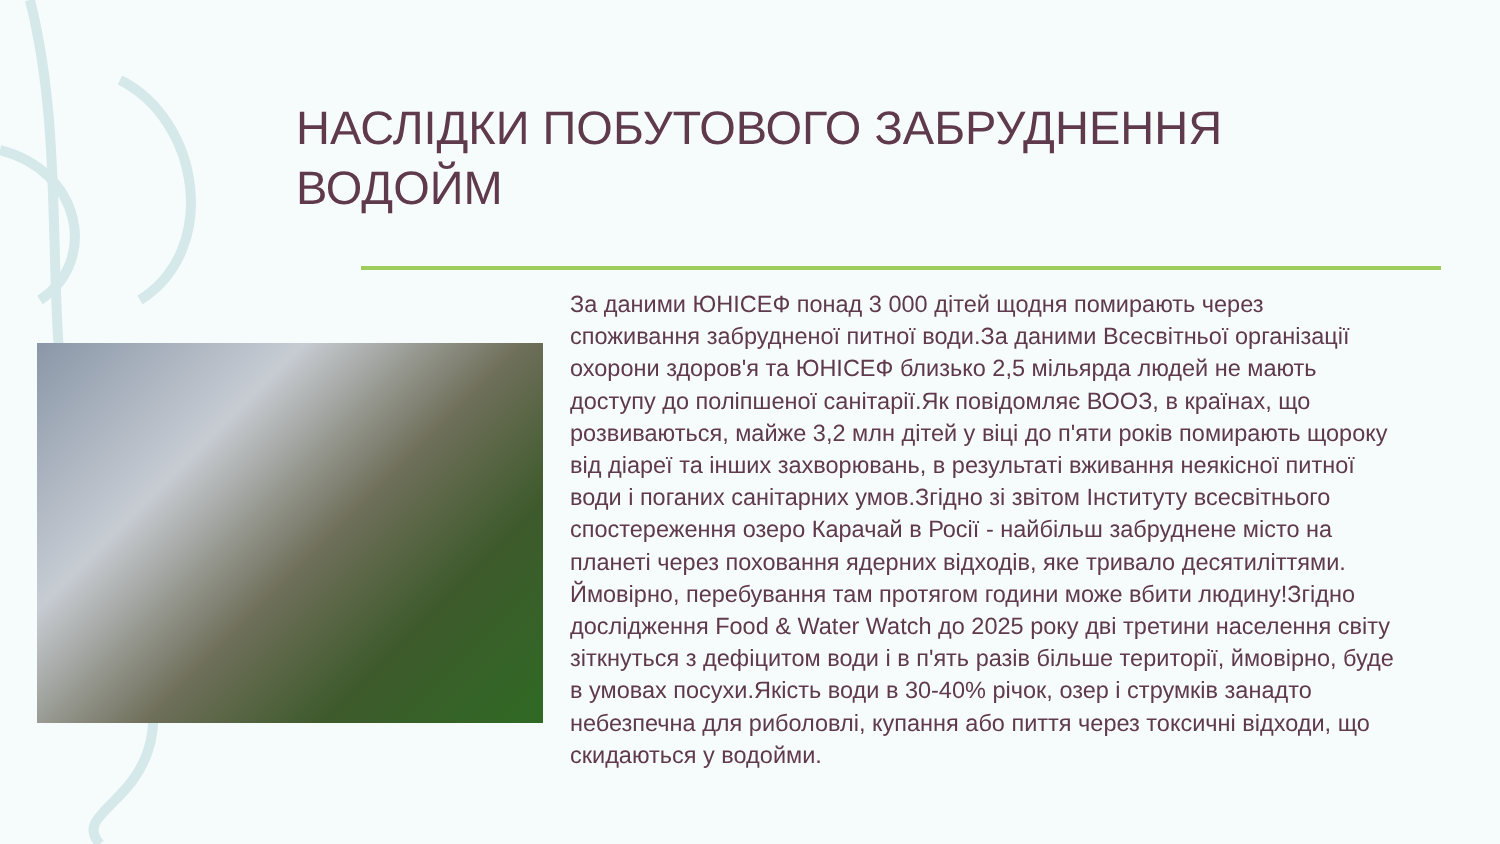НАСЛІДКИ ПОБУТОВОГО ЗАБРУДНЕННЯ ВОДОЙМ
За даними ЮНІСЕФ понад 3 000 дітей щодня помирають через споживання забрудненої питної води.За даними Всесвітньої організації охорони здоров'я та ЮНІСЕФ близько 2,5 мільярда людей не мають доступу до поліпшеної санітарії.Як повідомляє ВООЗ, в країнах, що розвиваються, майже 3,2 млн дітей у віці до п'яти років помирають щороку від діареї та інших захворювань, в результаті вживання неякісної питної води і поганих санітарних умов.Згідно зі звітом Інституту всесвітнього спостереження озеро Карачай в Росії - найбільш забруднене місто на планеті через поховання ядерних відходів, яке тривало десятиліттями. Ймовірно, перебування там протягом години може вбити людину!Згідно дослідження Food & Water Watch до 2025 року дві третини населення світу зіткнуться з дефіцитом води і в п'ять разів більше території, ймовірно, буде в умовах посухи.Якість води в 30-40% річок, озер і струмків занадто небезпечна для риболовлі, купання або пиття через токсичні відходи, що скидаються у водойми.